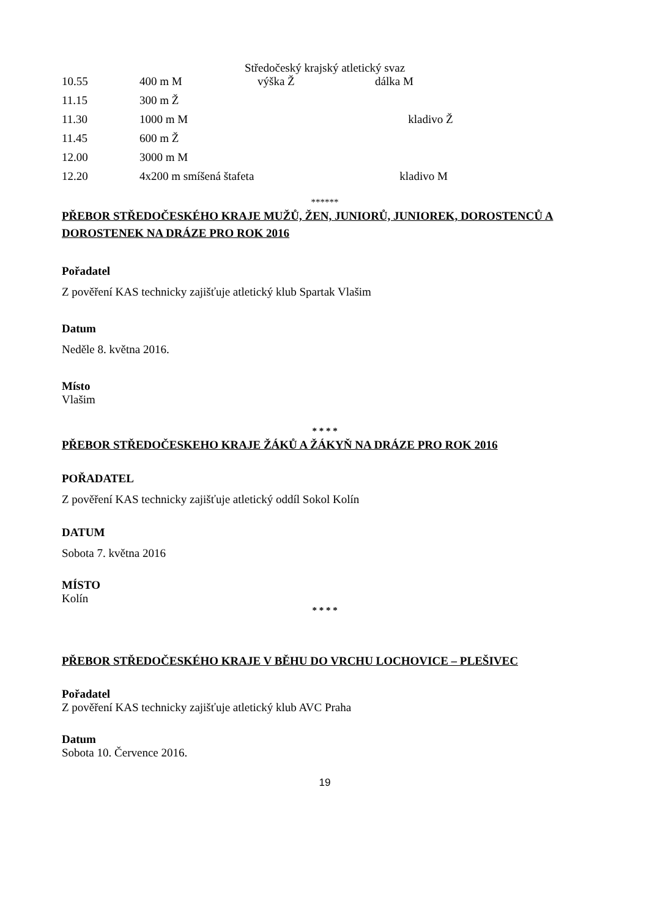Středočeský krajský atletický svaz
| 10.55 | 400 m M | výška Ž | dálka M |
| 11.15 | 300 m Ž | | |
| 11.30 | 1000 m M kladivo Ž | | |
| 11.45 | 600 m Ž | | |
| 12.00 | 3000 m M | | |
| 12.20 | 4x200 m smíšená štafeta kladivo M | | |
******
PŘEBOR STŘEDOČESKÉHO KRAJE MUŽŮ, ŽEN, JUNIORŮ, JUNIOREK, DOROSTENCŮ A DOROSTENEK NA DRÁZE PRO ROK 2016
Pořadatel
Z pověření KAS technicky zajišťuje atletický klub Spartak Vlašim
Datum
Neděle 8. května 2016.
Místo
Vlašim
* * * *
PŘEBOR STŘEDOČESKEHO KRAJE ŽÁKŮ A ŽÁKYŇ NA DRÁZE PRO ROK 2016
POŘADATEL
Z pověření KAS technicky zajišťuje atletický oddíl Sokol Kolín
DATUM
Sobota 7. května 2016
MÍSTO
Kolín
* * * *
PŘEBOR STŘEDOČESKÉHO KRAJE V BĚHU DO VRCHU LOCHOVICE – PLEŠIVEC
Pořadatel
Z pověření KAS technicky zajišťuje atletický klub AVC Praha
Datum
Sobota 10. Července 2016.
19